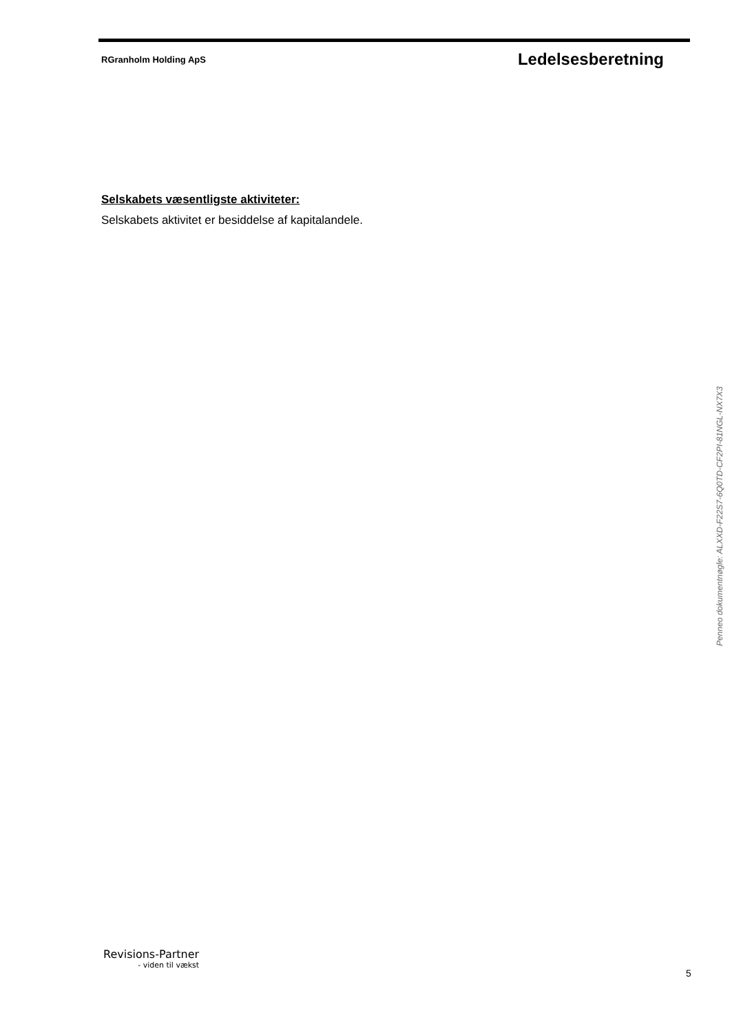RGranholm Holding ApS Ledelsesberetning
Selskabets væsentligste aktiviteter:
Selskabets aktivitet er besiddelse af kapitalandele.
Penneo dokumentnøgle: ALXXD-F22S7-6Q0TD-CF2PI-81NGL-NX7X3
Revisions-Partner
- viden til vækst
5